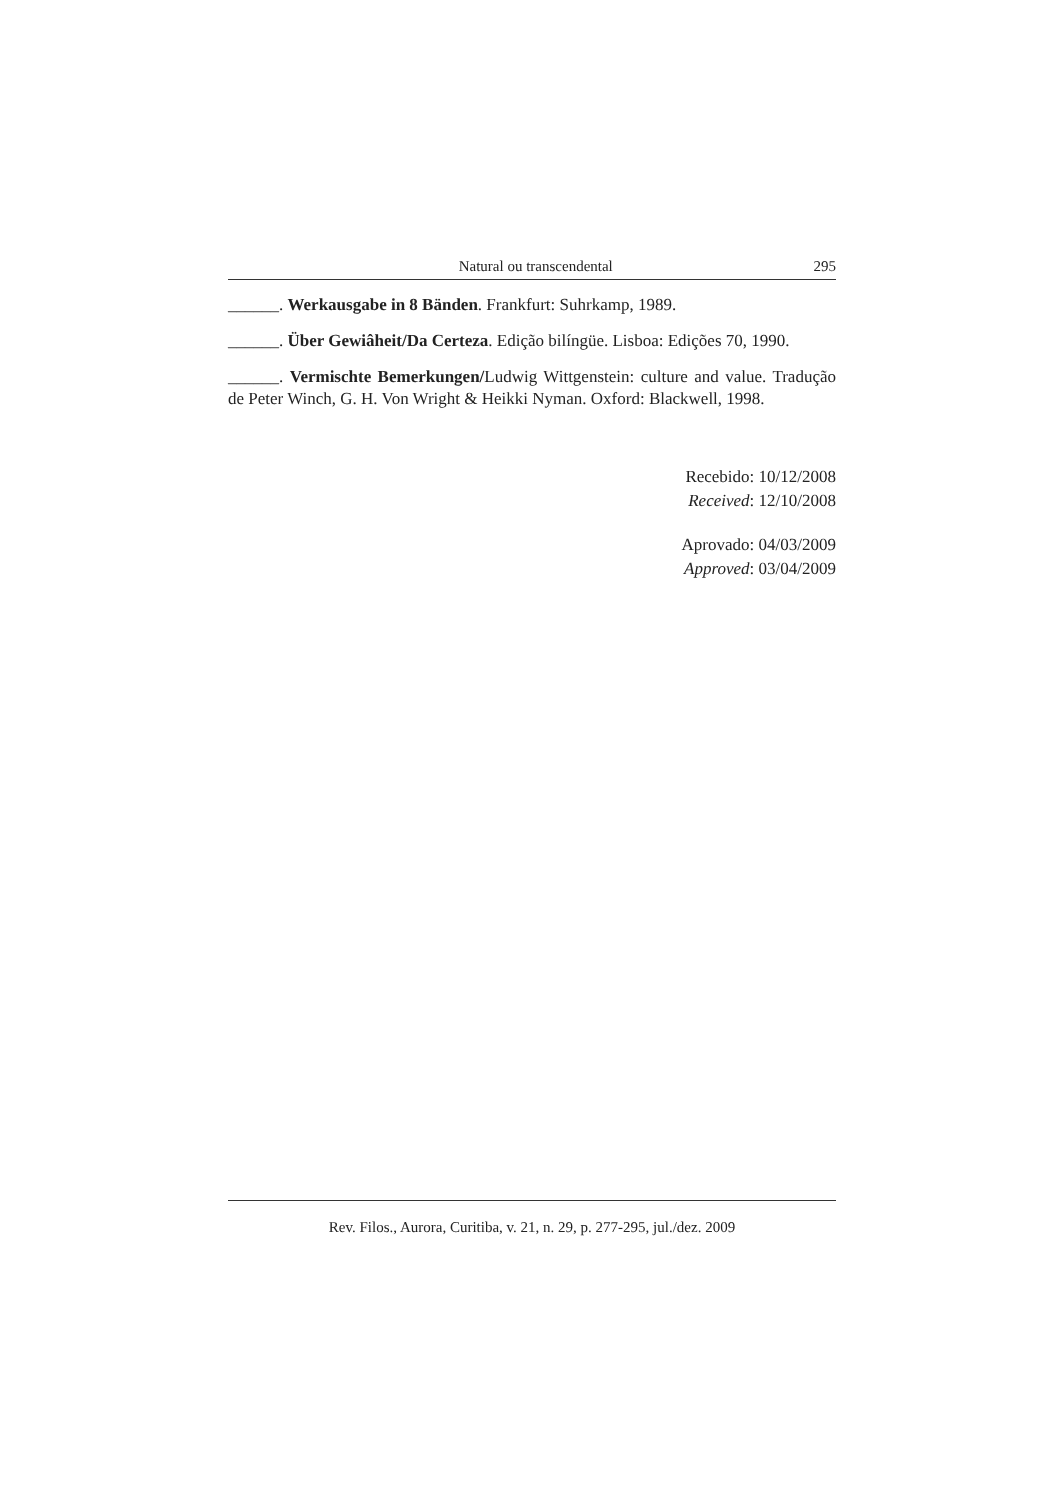Natural ou transcendental 295
______. Werkausgabe in 8 Bänden. Frankfurt: Suhrkamp, 1989.
______. Über Gewiâheit/Da Certeza. Edição bilíngüe. Lisboa: Edições 70, 1990.
______. Vermischte Bemerkungen/Ludwig Wittgenstein: culture and value. Tradução de Peter Winch, G. H. Von Wright & Heikki Nyman. Oxford: Blackwell, 1998.
Recebido: 10/12/2008
Received: 12/10/2008
Aprovado: 04/03/2009
Approved: 03/04/2009
Rev. Filos., Aurora, Curitiba, v. 21, n. 29, p. 277-295, jul./dez. 2009